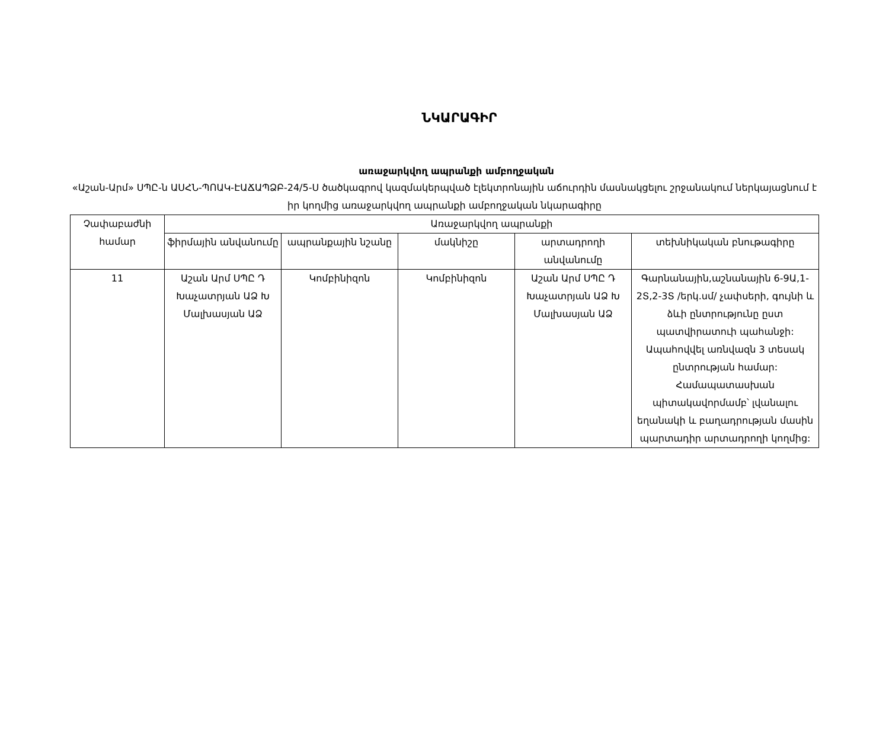ՆԿԱՐԱԳԻՐ
առաջարկվող ապրանքի ամբողջական
«Աշան-Արմ» ՍՊԸ-ն ԱՍՀՆ-ՊՈԱԿ-ԷԱՃԱՊՁԲ-24/5-Ս ծածկագրով կազմակերպված էլեկտրոնային աճուրդին մասնակցելու շրջանակում ներկայացնում է իր կողմից առաջարկվող ապրանքի ամբողջական նկարագիրը
| Չափաբաժնի համար | Առաջարկվող ապրանքի | | | | |
| --- | --- | --- | --- | --- | --- |
| | ֆիրմային անվանումը | ապրանքային նշանը | մակնիշը | արտադրողի անվանումը | տեխնիկական բնութագիրը |
| 11 | Աշան Արմ ՍՊԸ Դ Խաչատրյան ԱՁ Խ Մալխասյան ԱՁ | Կոմբինիզոն | Կոմբինիզոն | Աշան Արմ ՍՊԸ Դ Խաչատրյան ԱՁ Խ Մալխասյան ԱՁ | Գարնանային,աշնանային 6-9Ա,1-2Տ,2-3Տ /երկ.սմ/ չափսերի, գույնի և ձևի ընտրությունը ըստ պատվիրատուի պահանջի: Ապահովվել առնվազն 3 տեսակ ընտրության համար: Համապատասխան պիտակավորմամբ՝ լվանալու եղանակի և բաղադրության մասին պարտադիր արտադրողի կողմից: |